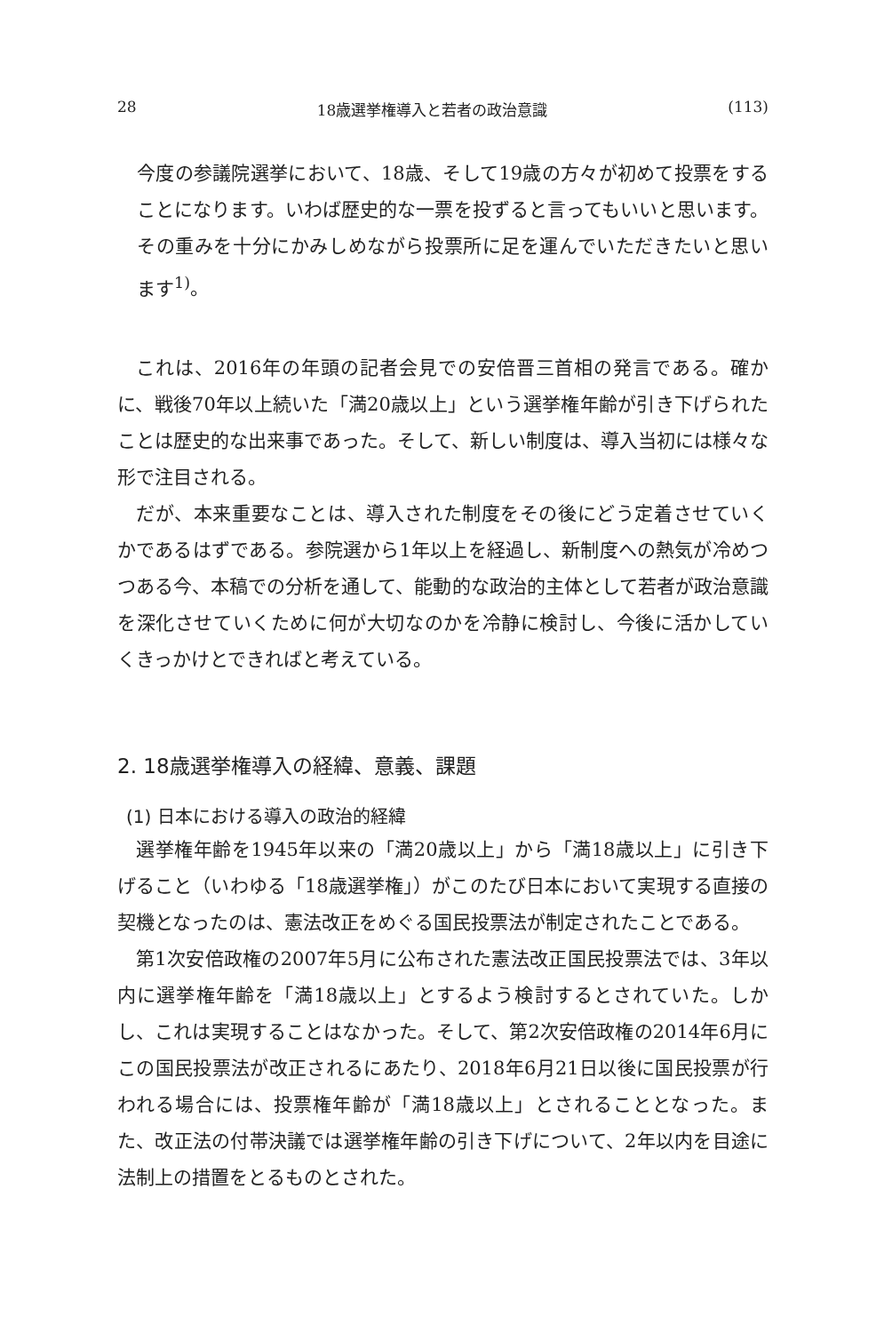28 18歳選挙権導入と若者の政治意識 (113)
今度の参議院選挙において、18歳、そして19歳の方々が初めて投票をすることになります。いわば歴史的な一票を投ずると言ってもいいと思います。その重みを十分にかみしめながら投票所に足を運んでいただきたいと思います<sup>1)</sup>。
これは、2016年の年頭の記者会見での安倍晋三首相の発言である。確かに、戦後70年以上続いた「満20歳以上」という選挙権年齢が引き下げられたことは歴史的な出来事であった。そして、新しい制度は、導入当初には様々な形で注目される。
だが、本来重要なことは、導入された制度をその後にどう定着させていくかであるはずである。参院選から1年以上を経過し、新制度への熱気が冷めつつある今、本稿での分析を通して、能動的な政治的主体として若者が政治意識を深化させていくために何が大切なのかを冷静に検討し、今後に活かしていくきっかけとできればと考えている。
2. 18歳選挙権導入の経緯、意義、課題
(1) 日本における導入の政治的経緯
選挙権年齢を1945年以来の「満20歳以上」から「満18歳以上」に引き下げること（いわゆる「18歳選挙権」）がこのたび日本において実現する直接の契機となったのは、憲法改正をめぐる国民投票法が制定されたことである。
第1次安倍政権の2007年5月に公布された憲法改正国民投票法では、3年以内に選挙権年齢を「満18歳以上」とするよう検討するとされていた。しかし、これは実現することはなかった。そして、第2次安倍政権の2014年6月にこの国民投票法が改正されるにあたり、2018年6月21日以後に国民投票が行われる場合には、投票権年齢が「満18歳以上」とされることとなった。また、改正法の付帯決議では選挙権年齢の引き下げについて、2年以内を目途に法制上の措置をとるものとされた。